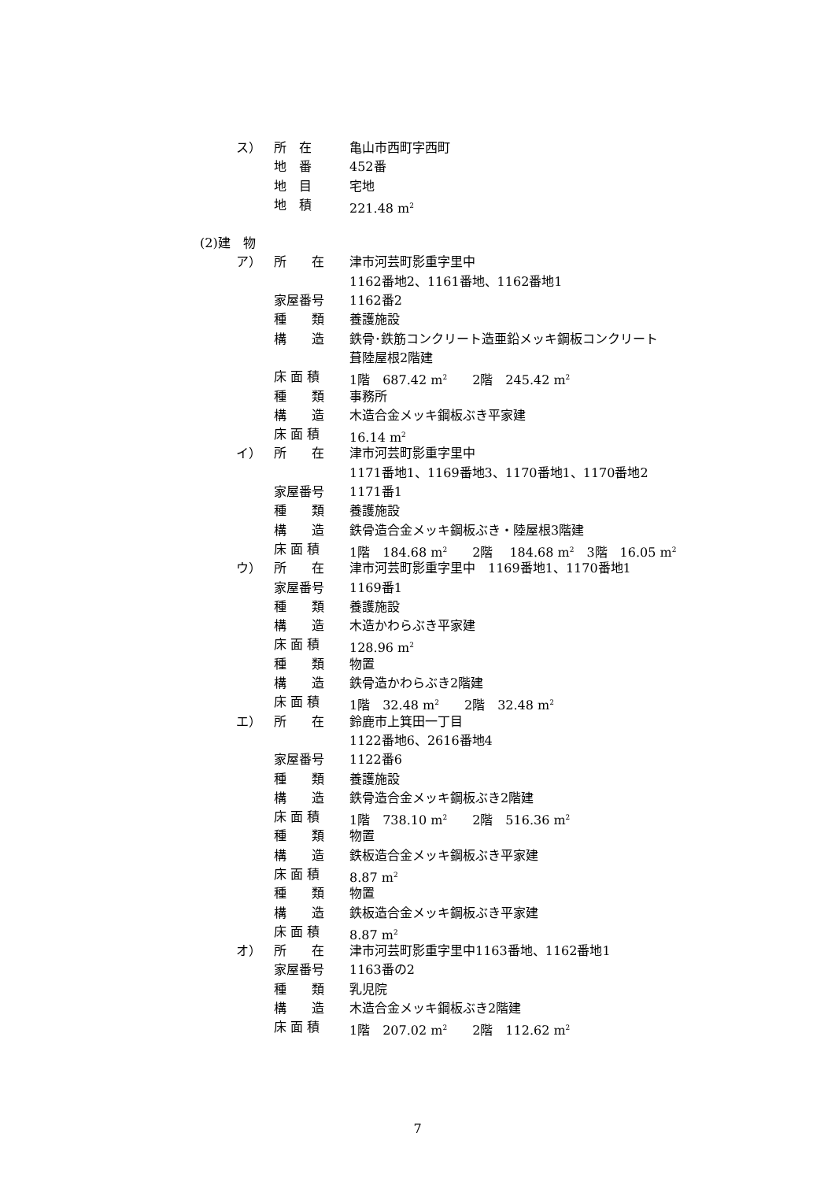ス） 所　在 亀山市西町字西町
地　番 452番
地　目 宅地
地　積 221.48 m<sup>2</sup>
(2)建　物
ア） 所　　在 津市河芸町影重字里中
1162番地2、1161番地、1162番地1
家屋番号 1162番2
種　　類 養護施設
構　　造 鉄骨･鉄筋コンクリート造亜鉛メッキ鋼板コンクリート
葺陸屋根2階建
床 面 積 1階　687.42 m<sup>2</sup>　　2階　245.42 m<sup>2</sup>
種　　類 事務所
構　　造 木造合金メッキ鋼板ぶき平家建
床 面 積 16.14 m<sup>2</sup>
イ） 所　　在 津市河芸町影重字里中
1171番地1、1169番地3、1170番地1、1170番地2
家屋番号 1171番1
種　　類 養護施設
構　　造 鉄骨造合金メッキ鋼板ぶき・陸屋根3階建
床 面 積 1階　184.68 m<sup>2</sup>　　2階　 184.68 m<sup>2</sup>　3階　16.05 m<sup>2</sup>
ウ） 所　　在 津市河芸町影重字里中　1169番地1、1170番地1
家屋番号 1169番1
種　　類 養護施設
構　　造 木造かわらぶき平家建
床 面 積 128.96 m<sup>2</sup>
種　　類 物置
構　　造 鉄骨造かわらぶき2階建
床 面 積 1階　32.48 m<sup>2</sup>　　2階　32.48 m<sup>2</sup>
エ） 所　　在 鈴鹿市上箕田一丁目
1122番地6、2616番地4
家屋番号 1122番6
種　　類 養護施設
構　　造 鉄骨造合金メッキ鋼板ぶき2階建
床 面 積 1階　738.10 m<sup>2</sup>　　2階　516.36 m<sup>2</sup>
種　　類 物置
構　　造 鉄板造合金メッキ鋼板ぶき平家建
床 面 積 8.87 m<sup>2</sup>
種　　類 物置
構　　造 鉄板造合金メッキ鋼板ぶき平家建
床 面 積 8.87 m<sup>2</sup>
オ） 所　　在 津市河芸町影重字里中1163番地、1162番地1
家屋番号 1163番の2
種　　類 乳児院
構　　造 木造合金メッキ鋼板ぶき2階建
床 面 積 1階　207.02 m<sup>2</sup>　　2階　112.62 m<sup>2</sup>
7